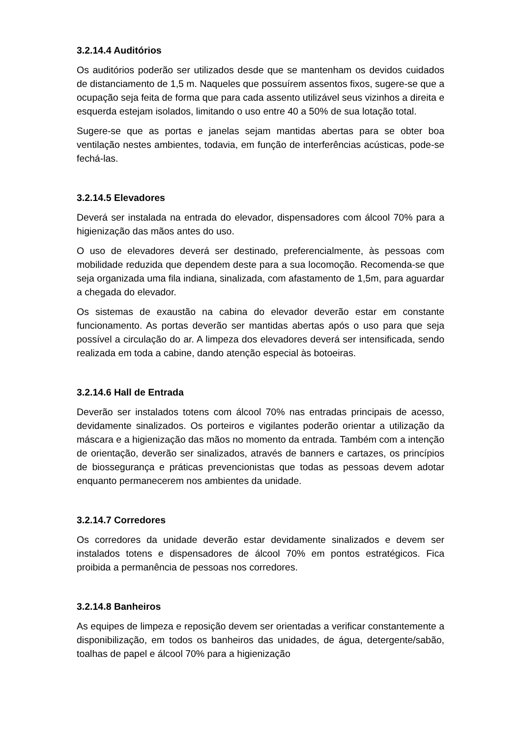3.2.14.4 Auditórios
Os auditórios poderão ser utilizados desde que se mantenham os devidos cuidados de distanciamento de 1,5 m. Naqueles que possuírem assentos fixos, sugere-se que a ocupação seja feita de forma que para cada assento utilizável seus vizinhos a direita e esquerda estejam isolados, limitando o uso entre 40 a 50% de sua lotação total.
Sugere-se que as portas e janelas sejam mantidas abertas para se obter boa ventilação nestes ambientes, todavia, em função de interferências acústicas, pode-se fechá-las.
3.2.14.5 Elevadores
Deverá ser instalada na entrada do elevador, dispensadores com álcool 70% para a higienização das mãos antes do uso.
O uso de elevadores deverá ser destinado, preferencialmente, às pessoas com mobilidade reduzida que dependem deste para a sua locomoção. Recomenda-se que seja organizada uma fila indiana, sinalizada, com afastamento de 1,5m, para aguardar a chegada do elevador.
Os sistemas de exaustão na cabina do elevador deverão estar em constante funcionamento. As portas deverão ser mantidas abertas após o uso para que seja possível a circulação do ar. A limpeza dos elevadores deverá ser intensificada, sendo realizada em toda a cabine, dando atenção especial às botoeiras.
3.2.14.6 Hall de Entrada
Deverão ser instalados totens com álcool 70% nas entradas principais de acesso, devidamente sinalizados. Os porteiros e vigilantes poderão orientar a utilização da máscara e a higienização das mãos no momento da entrada. Também com a intenção de orientação, deverão ser sinalizados, através de banners e cartazes, os princípios de biossegurança e práticas prevencionistas que todas as pessoas devem adotar enquanto permanecerem nos ambientes da unidade.
3.2.14.7 Corredores
Os corredores da unidade deverão estar devidamente sinalizados e devem ser instalados totens e dispensadores de álcool 70% em pontos estratégicos. Fica proibida a permanência de pessoas nos corredores.
3.2.14.8 Banheiros
As equipes de limpeza e reposição devem ser orientadas a verificar constantemente a disponibilização, em todos os banheiros das unidades, de água, detergente/sabão, toalhas de papel e álcool 70% para a higienização